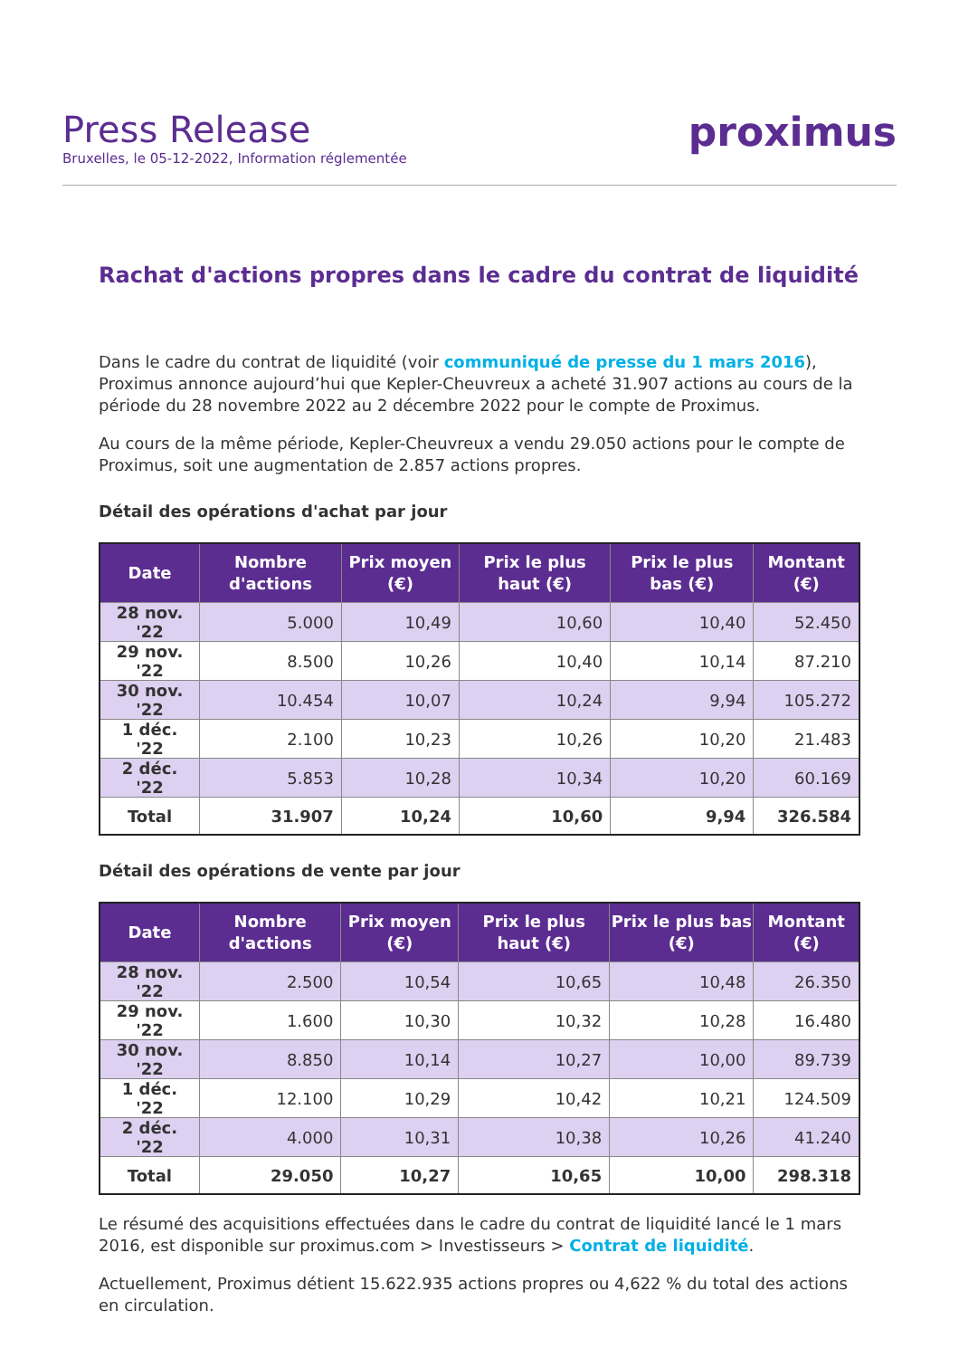Press Release
Bruxelles, le 05-12-2022, Information réglementée
proximus
Rachat d'actions propres dans le cadre du contrat de liquidité
Dans le cadre du contrat de liquidité (voir communiqué de presse du 1 mars 2016), Proximus annonce aujourd’hui que Kepler-Cheuvreux a acheté 31.907 actions au cours de la période du 28 novembre 2022 au 2 décembre 2022 pour le compte de Proximus.
Au cours de la même période, Kepler-Cheuvreux a vendu 29.050 actions pour le compte de Proximus, soit une augmentation de 2.857 actions propres.
Détail des opérations d'achat par jour
| Date | Nombre d'actions | Prix moyen (€) | Prix le plus haut (€) | Prix le plus bas (€) | Montant (€) |
| --- | --- | --- | --- | --- | --- |
| 28 nov. '22 | 5.000 | 10,49 | 10,60 | 10,40 | 52.450 |
| 29 nov. '22 | 8.500 | 10,26 | 10,40 | 10,14 | 87.210 |
| 30 nov. '22 | 10.454 | 10,07 | 10,24 | 9,94 | 105.272 |
| 1 déc. '22 | 2.100 | 10,23 | 10,26 | 10,20 | 21.483 |
| 2 déc. '22 | 5.853 | 10,28 | 10,34 | 10,20 | 60.169 |
| Total | 31.907 | 10,24 | 10,60 | 9,94 | 326.584 |
Détail des opérations de vente par jour
| Date | Nombre d'actions | Prix moyen (€) | Prix le plus haut (€) | Prix le plus bas (€) | Montant (€) |
| --- | --- | --- | --- | --- | --- |
| 28 nov. '22 | 2.500 | 10,54 | 10,65 | 10,48 | 26.350 |
| 29 nov. '22 | 1.600 | 10,30 | 10,32 | 10,28 | 16.480 |
| 30 nov. '22 | 8.850 | 10,14 | 10,27 | 10,00 | 89.739 |
| 1 déc. '22 | 12.100 | 10,29 | 10,42 | 10,21 | 124.509 |
| 2 déc. '22 | 4.000 | 10,31 | 10,38 | 10,26 | 41.240 |
| Total | 29.050 | 10,27 | 10,65 | 10,00 | 298.318 |
Le résumé des acquisitions effectuées dans le cadre du contrat de liquidité lancé le 1 mars 2016, est disponible sur proximus.com > Investisseurs > Contrat de liquidité.
Actuellement, Proximus détient 15.622.935 actions propres ou 4,622 % du total des actions en circulation.